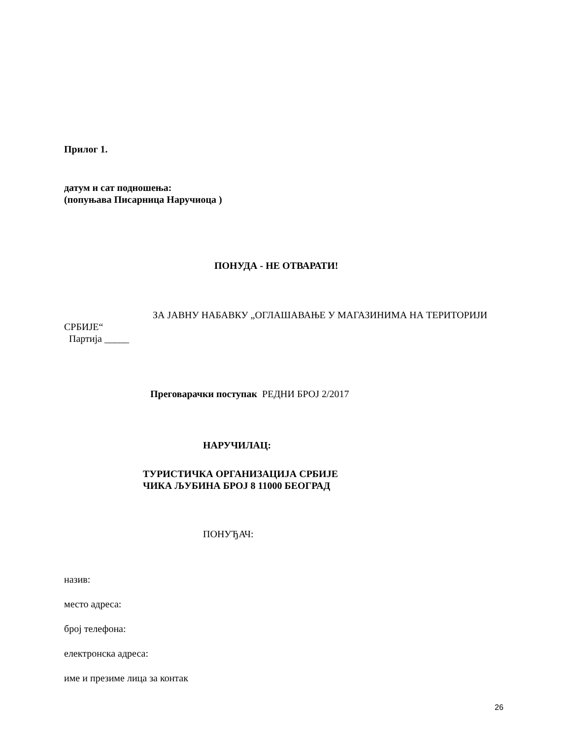Прилог 1.
датум и сат подношења:
(попуњава Писарница Наручиоца )
ПОНУДА - НЕ ОТВАРАТИ!
ЗА ЈАВНУ НАБАВКУ „ОГЛАШАВАЊЕ У МАГАЗИНИМА НА ТЕРИТОРИЈИ СРБИЈЕ“
Партија _____
Преговарачки поступак РЕДНИ БРОЈ 2/2017
НАРУЧИЛАЦ:
ТУРИСТИЧКА ОРГАНИЗАЦИЈА СРБИЈЕ
ЧИКА ЉУБИНА БРОЈ 8 11000 БЕОГРАД
ПОНУЂАЧ:
назив:
место адреса:
број телефона:
електронска адреса:
име и презиме лица за контак
26